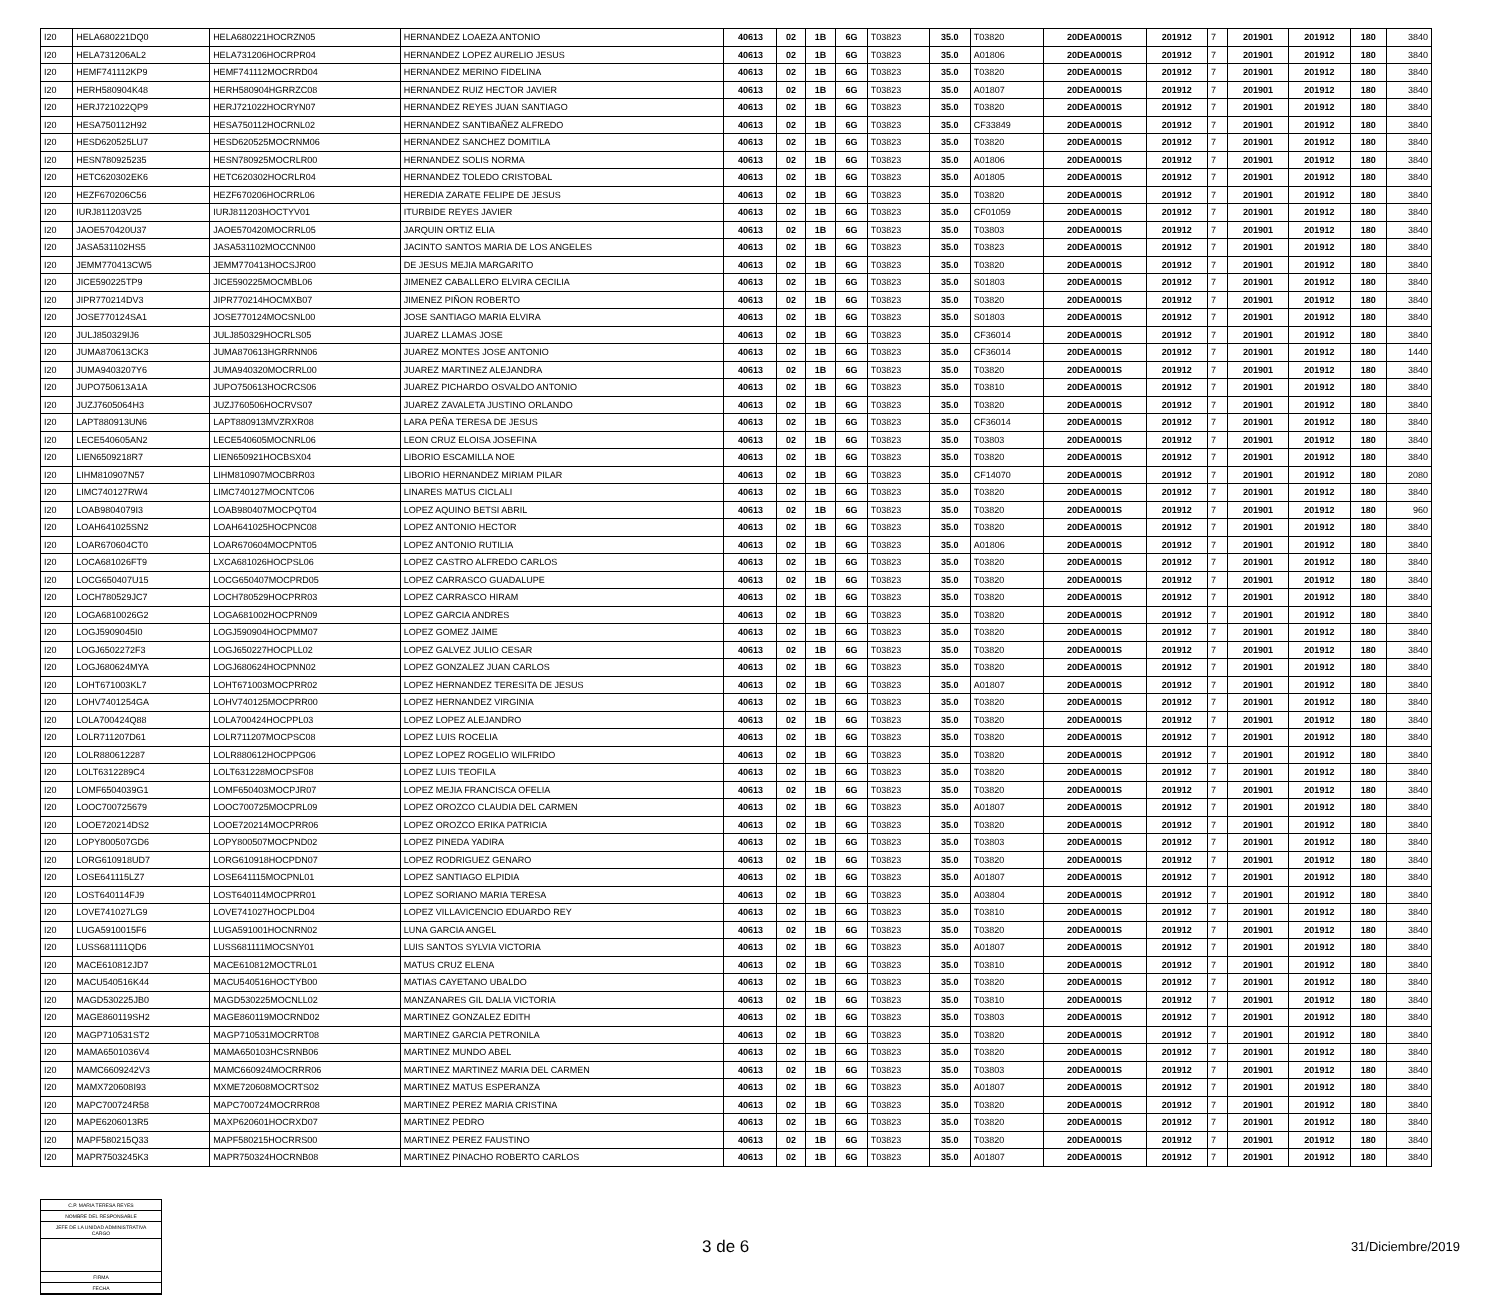| I20 | HELA680221DQ0 | HELA680221HOCRZN05 | HERNANDEZ LOAEZA ANTONIO | 40613 | 02 | 1B | 6G | T03823 | 35.0 | T03820 | 20DEA0001S | 201912 | 7 | 201901 | 201912 | 180 | 3840 |
| I20 | HELA731206AL2 | HELA731206HOCRPR04 | HERNANDEZ LOPEZ AURELIO JESUS | 40613 | 02 | 1B | 6G | T03823 | 35.0 | A01806 | 20DEA0001S | 201912 | 7 | 201901 | 201912 | 180 | 3840 |
| I20 | HEMF741112KP9 | HEMF741112MOCRRD04 | HERNANDEZ MERINO FIDELINA | 40613 | 02 | 1B | 6G | T03823 | 35.0 | T03820 | 20DEA0001S | 201912 | 7 | 201901 | 201912 | 180 | 3840 |
| I20 | HERH580904K48 | HERH580904HGRRZC08 | HERNANDEZ RUIZ HECTOR JAVIER | 40613 | 02 | 1B | 6G | T03823 | 35.0 | A01807 | 20DEA0001S | 201912 | 7 | 201901 | 201912 | 180 | 3840 |
| I20 | HERJ721022QP9 | HERJ721022HOCRYN07 | HERNANDEZ REYES JUAN SANTIAGO | 40613 | 02 | 1B | 6G | T03823 | 35.0 | T03820 | 20DEA0001S | 201912 | 7 | 201901 | 201912 | 180 | 3840 |
| I20 | HESA750112H92 | HESA750112HOCRNL02 | HERNANDEZ SANTIBAÑEZ ALFREDO | 40613 | 02 | 1B | 6G | T03823 | 35.0 | CF33849 | 20DEA0001S | 201912 | 7 | 201901 | 201912 | 180 | 3840 |
| I20 | HESD620525LU7 | HESD620525MOCRNM06 | HERNANDEZ SANCHEZ DOMITILA | 40613 | 02 | 1B | 6G | T03823 | 35.0 | T03820 | 20DEA0001S | 201912 | 7 | 201901 | 201912 | 180 | 3840 |
| I20 | HESN780925235 | HESN780925MOCRLR00 | HERNANDEZ SOLIS NORMA | 40613 | 02 | 1B | 6G | T03823 | 35.0 | A01806 | 20DEA0001S | 201912 | 7 | 201901 | 201912 | 180 | 3840 |
| I20 | HETC620302EK6 | HETC620302HOCRLR04 | HERNANDEZ TOLEDO CRISTOBAL | 40613 | 02 | 1B | 6G | T03823 | 35.0 | A01805 | 20DEA0001S | 201912 | 7 | 201901 | 201912 | 180 | 3840 |
| I20 | HEZF670206C56 | HEZF670206HOCRRL06 | HEREDIA ZARATE FELIPE DE JESUS | 40613 | 02 | 1B | 6G | T03823 | 35.0 | T03820 | 20DEA0001S | 201912 | 7 | 201901 | 201912 | 180 | 3840 |
| I20 | IURJ811203V25 | IURJ811203HOCTYV01 | ITURBIDE REYES JAVIER | 40613 | 02 | 1B | 6G | T03823 | 35.0 | CF01059 | 20DEA0001S | 201912 | 7 | 201901 | 201912 | 180 | 3840 |
| I20 | JAOE570420U37 | JAOE570420MOCRRL05 | JARQUIN ORTIZ ELIA | 40613 | 02 | 1B | 6G | T03823 | 35.0 | T03803 | 20DEA0001S | 201912 | 7 | 201901 | 201912 | 180 | 3840 |
| I20 | JASA531102HS5 | JASA531102MOCCNN00 | JACINTO SANTOS MARIA DE LOS ANGELES | 40613 | 02 | 1B | 6G | T03823 | 35.0 | T03823 | 20DEA0001S | 201912 | 7 | 201901 | 201912 | 180 | 3840 |
| I20 | JEMM770413CW5 | JEMM770413HOCSJR00 | DE JESUS MEJIA MARGARITO | 40613 | 02 | 1B | 6G | T03823 | 35.0 | T03820 | 20DEA0001S | 201912 | 7 | 201901 | 201912 | 180 | 3840 |
| I20 | JICE590225TP9 | JICE590225MOCMBL06 | JIMENEZ CABALLERO ELVIRA CECILIA | 40613 | 02 | 1B | 6G | T03823 | 35.0 | S01803 | 20DEA0001S | 201912 | 7 | 201901 | 201912 | 180 | 3840 |
| I20 | JIPR770214DV3 | JIPR770214HOCMXB07 | JIMENEZ PIÑON ROBERTO | 40613 | 02 | 1B | 6G | T03823 | 35.0 | T03820 | 20DEA0001S | 201912 | 7 | 201901 | 201912 | 180 | 3840 |
| I20 | JOSE770124SA1 | JOSE770124MOCSNL00 | JOSE SANTIAGO MARIA ELVIRA | 40613 | 02 | 1B | 6G | T03823 | 35.0 | S01803 | 20DEA0001S | 201912 | 7 | 201901 | 201912 | 180 | 3840 |
| I20 | JULJ850329IJ6 | JULJ850329HOCRLS05 | JUAREZ LLAMAS JOSE | 40613 | 02 | 1B | 6G | T03823 | 35.0 | CF36014 | 20DEA0001S | 201912 | 7 | 201901 | 201912 | 180 | 3840 |
| I20 | JUMA870613CK3 | JUMA870613HGRRNN06 | JUAREZ MONTES JOSE ANTONIO | 40613 | 02 | 1B | 6G | T03823 | 35.0 | CF36014 | 20DEA0001S | 201912 | 7 | 201901 | 201912 | 180 | 1440 |
| I20 | JUMA9403207Y6 | JUMA940320MOCRRL00 | JUAREZ MARTINEZ ALEJANDRA | 40613 | 02 | 1B | 6G | T03823 | 35.0 | T03820 | 20DEA0001S | 201912 | 7 | 201901 | 201912 | 180 | 3840 |
| I20 | JUPO750613A1A | JUPO750613HOCRCS06 | JUAREZ PICHARDO OSVALDO ANTONIO | 40613 | 02 | 1B | 6G | T03823 | 35.0 | T03810 | 20DEA0001S | 201912 | 7 | 201901 | 201912 | 180 | 3840 |
| I20 | JUZJ7605064H3 | JUZJ760506HOCRVS07 | JUAREZ ZAVALETA JUSTINO ORLANDO | 40613 | 02 | 1B | 6G | T03823 | 35.0 | T03820 | 20DEA0001S | 201912 | 7 | 201901 | 201912 | 180 | 3840 |
| I20 | LAPT880913UN6 | LAPT880913MVZRXR08 | LARA PEÑA TERESA DE JESUS | 40613 | 02 | 1B | 6G | T03823 | 35.0 | CF36014 | 20DEA0001S | 201912 | 7 | 201901 | 201912 | 180 | 3840 |
| I20 | LECE540605AN2 | LECE540605MOCNRL06 | LEON CRUZ ELOISA JOSEFINA | 40613 | 02 | 1B | 6G | T03823 | 35.0 | T03803 | 20DEA0001S | 201912 | 7 | 201901 | 201912 | 180 | 3840 |
| I20 | LIEN6509218R7 | LIEN650921HOCBSX04 | LIBORIO ESCAMILLA NOE | 40613 | 02 | 1B | 6G | T03823 | 35.0 | T03820 | 20DEA0001S | 201912 | 7 | 201901 | 201912 | 180 | 3840 |
| I20 | LIHM810907N57 | LIHM810907MOCBRR03 | LIBORIO HERNANDEZ MIRIAM PILAR | 40613 | 02 | 1B | 6G | T03823 | 35.0 | CF14070 | 20DEA0001S | 201912 | 7 | 201901 | 201912 | 180 | 2080 |
| I20 | LIMC740127RW4 | LIMC740127MOCNTC06 | LINARES MATUS CICLALI | 40613 | 02 | 1B | 6G | T03823 | 35.0 | T03820 | 20DEA0001S | 201912 | 7 | 201901 | 201912 | 180 | 3840 |
| I20 | LOAB9804079I3 | LOAB980407MOCPQT04 | LOPEZ AQUINO BETSI ABRIL | 40613 | 02 | 1B | 6G | T03823 | 35.0 | T03820 | 20DEA0001S | 201912 | 7 | 201901 | 201912 | 180 | 960 |
| I20 | LOAH641025SN2 | LOAH641025HOCPNC08 | LOPEZ ANTONIO HECTOR | 40613 | 02 | 1B | 6G | T03823 | 35.0 | T03820 | 20DEA0001S | 201912 | 7 | 201901 | 201912 | 180 | 3840 |
| I20 | LOAR670604CT0 | LOAR670604MOCPNT05 | LOPEZ ANTONIO RUTILIA | 40613 | 02 | 1B | 6G | T03823 | 35.0 | A01806 | 20DEA0001S | 201912 | 7 | 201901 | 201912 | 180 | 3840 |
| I20 | LOCA681026FT9 | LXCA681026HOCPSL06 | LOPEZ CASTRO ALFREDO CARLOS | 40613 | 02 | 1B | 6G | T03823 | 35.0 | T03820 | 20DEA0001S | 201912 | 7 | 201901 | 201912 | 180 | 3840 |
| I20 | LOCG650407U15 | LOCG650407MOCPRD05 | LOPEZ CARRASCO GUADALUPE | 40613 | 02 | 1B | 6G | T03823 | 35.0 | T03820 | 20DEA0001S | 201912 | 7 | 201901 | 201912 | 180 | 3840 |
| I20 | LOCH780529JC7 | LOCH780529HOCPRR03 | LOPEZ CARRASCO HIRAM | 40613 | 02 | 1B | 6G | T03823 | 35.0 | T03820 | 20DEA0001S | 201912 | 7 | 201901 | 201912 | 180 | 3840 |
| I20 | LOGA6810026G2 | LOGA681002HOCPRN09 | LOPEZ GARCIA ANDRES | 40613 | 02 | 1B | 6G | T03823 | 35.0 | T03820 | 20DEA0001S | 201912 | 7 | 201901 | 201912 | 180 | 3840 |
| I20 | LOGJ5909045I0 | LOGJ590904HOCPMM07 | LOPEZ GOMEZ JAIME | 40613 | 02 | 1B | 6G | T03823 | 35.0 | T03820 | 20DEA0001S | 201912 | 7 | 201901 | 201912 | 180 | 3840 |
| I20 | LOGJ6502272F3 | LOGJ650227HOCPLL02 | LOPEZ GALVEZ JULIO CESAR | 40613 | 02 | 1B | 6G | T03823 | 35.0 | T03820 | 20DEA0001S | 201912 | 7 | 201901 | 201912 | 180 | 3840 |
| I20 | LOGJ680624MYA | LOGJ680624HOCPNN02 | LOPEZ GONZALEZ JUAN CARLOS | 40613 | 02 | 1B | 6G | T03823 | 35.0 | T03820 | 20DEA0001S | 201912 | 7 | 201901 | 201912 | 180 | 3840 |
| I20 | LOHT671003KL7 | LOHT671003MOCPRR02 | LOPEZ HERNANDEZ TERESITA DE JESUS | 40613 | 02 | 1B | 6G | T03823 | 35.0 | A01807 | 20DEA0001S | 201912 | 7 | 201901 | 201912 | 180 | 3840 |
| I20 | LOHV7401254GA | LOHV740125MOCPRR00 | LOPEZ HERNANDEZ VIRGINIA | 40613 | 02 | 1B | 6G | T03823 | 35.0 | T03820 | 20DEA0001S | 201912 | 7 | 201901 | 201912 | 180 | 3840 |
| I20 | LOLA700424Q88 | LOLA700424HOCPPL03 | LOPEZ LOPEZ ALEJANDRO | 40613 | 02 | 1B | 6G | T03823 | 35.0 | T03820 | 20DEA0001S | 201912 | 7 | 201901 | 201912 | 180 | 3840 |
| I20 | LOLR711207D61 | LOLR711207MOCPSC08 | LOPEZ LUIS ROCELIA | 40613 | 02 | 1B | 6G | T03823 | 35.0 | T03820 | 20DEA0001S | 201912 | 7 | 201901 | 201912 | 180 | 3840 |
| I20 | LOLR880612287 | LOLR880612HOCPPG06 | LOPEZ LOPEZ ROGELIO WILFRIDO | 40613 | 02 | 1B | 6G | T03823 | 35.0 | T03820 | 20DEA0001S | 201912 | 7 | 201901 | 201912 | 180 | 3840 |
| I20 | LOLT6312289C4 | LOLT631228MOCPSF08 | LOPEZ LUIS TEOFILA | 40613 | 02 | 1B | 6G | T03823 | 35.0 | T03820 | 20DEA0001S | 201912 | 7 | 201901 | 201912 | 180 | 3840 |
| I20 | LOMF6504039G1 | LOMF650403MOCPJR07 | LOPEZ MEJIA FRANCISCA OFELIA | 40613 | 02 | 1B | 6G | T03823 | 35.0 | T03820 | 20DEA0001S | 201912 | 7 | 201901 | 201912 | 180 | 3840 |
| I20 | LOOC700725679 | LOOC700725MOCPRL09 | LOPEZ OROZCO CLAUDIA DEL CARMEN | 40613 | 02 | 1B | 6G | T03823 | 35.0 | A01807 | 20DEA0001S | 201912 | 7 | 201901 | 201912 | 180 | 3840 |
| I20 | LOOE720214DS2 | LOOE720214MOCPRR06 | LOPEZ OROZCO ERIKA PATRICIA | 40613 | 02 | 1B | 6G | T03823 | 35.0 | T03820 | 20DEA0001S | 201912 | 7 | 201901 | 201912 | 180 | 3840 |
| I20 | LOPY800507GD6 | LOPY800507MOCPND02 | LOPEZ PINEDA YADIRA | 40613 | 02 | 1B | 6G | T03823 | 35.0 | T03803 | 20DEA0001S | 201912 | 7 | 201901 | 201912 | 180 | 3840 |
| I20 | LORG610918UD7 | LORG610918HOCPDN07 | LOPEZ RODRIGUEZ GENARO | 40613 | 02 | 1B | 6G | T03823 | 35.0 | T03820 | 20DEA0001S | 201912 | 7 | 201901 | 201912 | 180 | 3840 |
| I20 | LOSE641115LZ7 | LOSE641115MOCPNL01 | LOPEZ SANTIAGO ELPIDIA | 40613 | 02 | 1B | 6G | T03823 | 35.0 | A01807 | 20DEA0001S | 201912 | 7 | 201901 | 201912 | 180 | 3840 |
| I20 | LOST640114FJ9 | LOST640114MOCPRR01 | LOPEZ SORIANO MARIA TERESA | 40613 | 02 | 1B | 6G | T03823 | 35.0 | A03804 | 20DEA0001S | 201912 | 7 | 201901 | 201912 | 180 | 3840 |
| I20 | LOVE741027LG9 | LOVE741027HOCPLD04 | LOPEZ VILLAVICENCIO EDUARDO REY | 40613 | 02 | 1B | 6G | T03823 | 35.0 | T03810 | 20DEA0001S | 201912 | 7 | 201901 | 201912 | 180 | 3840 |
| I20 | LUGA5910015F6 | LUGA591001HOCNRN02 | LUNA GARCIA ANGEL | 40613 | 02 | 1B | 6G | T03823 | 35.0 | T03820 | 20DEA0001S | 201912 | 7 | 201901 | 201912 | 180 | 3840 |
| I20 | LUSS681111QD6 | LUSS681111MOCSNY01 | LUIS SANTOS SYLVIA VICTORIA | 40613 | 02 | 1B | 6G | T03823 | 35.0 | A01807 | 20DEA0001S | 201912 | 7 | 201901 | 201912 | 180 | 3840 |
| I20 | MACE610812JD7 | MACE610812MOCTRL01 | MATUS CRUZ ELENA | 40613 | 02 | 1B | 6G | T03823 | 35.0 | T03810 | 20DEA0001S | 201912 | 7 | 201901 | 201912 | 180 | 3840 |
| I20 | MACU540516K44 | MACU540516HOCTYB00 | MATIAS CAYETANO UBALDO | 40613 | 02 | 1B | 6G | T03823 | 35.0 | T03820 | 20DEA0001S | 201912 | 7 | 201901 | 201912 | 180 | 3840 |
| I20 | MAGD530225JB0 | MAGD530225MOCNLL02 | MANZANARES GIL DALIA VICTORIA | 40613 | 02 | 1B | 6G | T03823 | 35.0 | T03810 | 20DEA0001S | 201912 | 7 | 201901 | 201912 | 180 | 3840 |
| I20 | MAGE860119SH2 | MAGE860119MOCRND02 | MARTINEZ GONZALEZ EDITH | 40613 | 02 | 1B | 6G | T03823 | 35.0 | T03803 | 20DEA0001S | 201912 | 7 | 201901 | 201912 | 180 | 3840 |
| I20 | MAGP710531ST2 | MAGP710531MOCRRT08 | MARTINEZ GARCIA PETRONILA | 40613 | 02 | 1B | 6G | T03823 | 35.0 | T03820 | 20DEA0001S | 201912 | 7 | 201901 | 201912 | 180 | 3840 |
| I20 | MAMA6501036V4 | MAMA650103HCSRNB06 | MARTINEZ MUNDO ABEL | 40613 | 02 | 1B | 6G | T03823 | 35.0 | T03820 | 20DEA0001S | 201912 | 7 | 201901 | 201912 | 180 | 3840 |
| I20 | MAMC6609242V3 | MAMC660924MOCRRR06 | MARTINEZ MARTINEZ MARIA DEL CARMEN | 40613 | 02 | 1B | 6G | T03823 | 35.0 | T03803 | 20DEA0001S | 201912 | 7 | 201901 | 201912 | 180 | 3840 |
| I20 | MAMX720608I93 | MXME720608MOCRTS02 | MARTINEZ MATUS ESPERANZA | 40613 | 02 | 1B | 6G | T03823 | 35.0 | A01807 | 20DEA0001S | 201912 | 7 | 201901 | 201912 | 180 | 3840 |
| I20 | MAPC700724R58 | MAPC700724MOCRRR08 | MARTINEZ PEREZ MARIA CRISTINA | 40613 | 02 | 1B | 6G | T03823 | 35.0 | T03820 | 20DEA0001S | 201912 | 7 | 201901 | 201912 | 180 | 3840 |
| I20 | MAPE6206013R5 | MAXP620601HOCRXD07 | MARTINEZ PEDRO | 40613 | 02 | 1B | 6G | T03823 | 35.0 | T03820 | 20DEA0001S | 201912 | 7 | 201901 | 201912 | 180 | 3840 |
| I20 | MAPF580215Q33 | MAPF580215HOCRRS00 | MARTINEZ PEREZ FAUSTINO | 40613 | 02 | 1B | 6G | T03823 | 35.0 | T03820 | 20DEA0001S | 201912 | 7 | 201901 | 201912 | 180 | 3840 |
| I20 | MAPR7503245K3 | MAPR750324HOCRNB08 | MARTINEZ PINACHO ROBERTO CARLOS | 40613 | 02 | 1B | 6G | T03823 | 35.0 | A01807 | 20DEA0001S | 201912 | 7 | 201901 | 201912 | 180 | 3840 |
C.P. MARIA TERESA REYES
NOMBRE DEL RESPONSABLE
JEFE DE LA UNIDAD ADMINISTRATIVA
CARGO
FIRMA
FECHA
3 de 6
31/Diciembre/2019